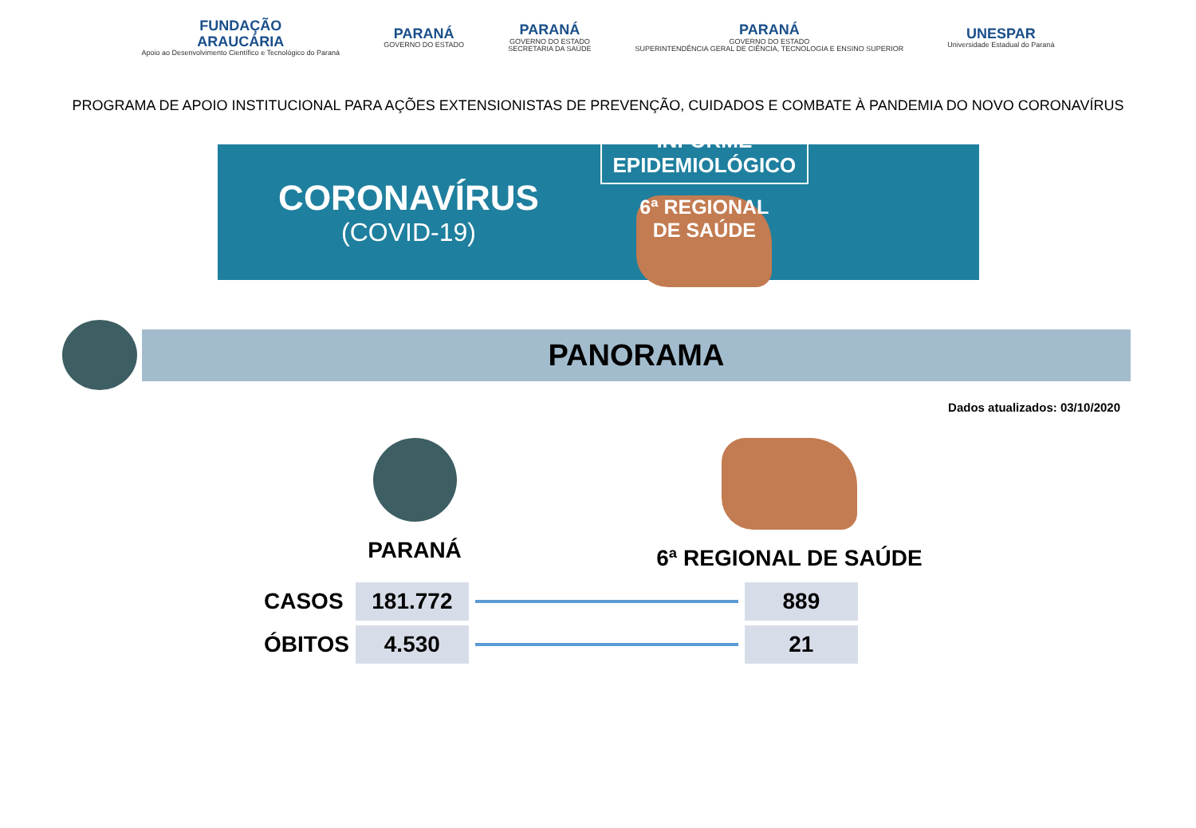FUNDAÇÃO
ARAUCÁRIA
Apoio ao Desenvolvimento Científico e Tecnológico do Paraná
PARANÁ
GOVERNO DO ESTADO
PARANÁ
GOVERNO DO ESTADO
SECRETARIA DA SAÚDE
PARANÁ
GOVERNO DO ESTADO
SUPERINTENDÊNCIA GERAL DE CIÊNCIA, TECNOLOGIA E ENSINO SUPERIOR
UNESPAR
Universidade Estadual do Paraná
PROGRAMA DE APOIO INSTITUCIONAL PARA AÇÕES EXTENSIONISTAS DE PREVENÇÃO, CUIDADOS E COMBATE À PANDEMIA DO NOVO CORONAVÍRUS
CORONAVÍRUS
(COVID-19)
INFORME
EPIDEMIOLÓGICO
6ª REGIONAL DE SAÚDE
PANORAMA
Dados atualizados: 03/10/2020
PARANÁ 6ª REGIONAL DE SAÚDE
| CASOS | 181.772 | | 889 |
| ÓBITOS | 4.530 | | 21 |